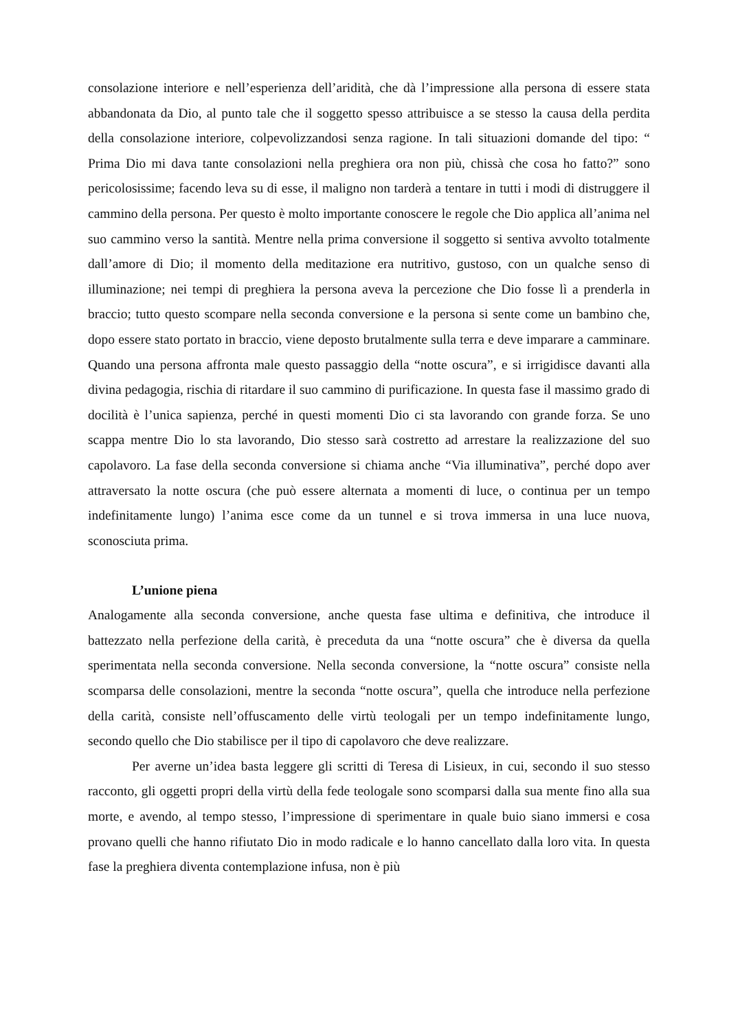consolazione interiore e nell’esperienza dell’aridità, che dà l’impressione alla persona di essere stata abbandonata da Dio, al punto tale che il soggetto spesso attribuisce a se stesso la causa della perdita della consolazione interiore, colpevolizzandosi senza ragione. In tali situazioni domande del tipo: “ Prima Dio mi dava tante consolazioni nella preghiera ora non più, chissà che cosa ho fatto?” sono pericolosissime; facendo leva su di esse, il maligno non tarderà a tentare in tutti i modi di distruggere il cammino della persona. Per questo è molto importante conoscere le regole che Dio applica all’anima nel suo cammino verso la santità. Mentre nella prima conversione il soggetto si sentiva avvolto totalmente dall’amore di Dio; il momento della meditazione era nutritivo, gustoso, con un qualche senso di illuminazione; nei tempi di preghiera la persona aveva la percezione che Dio fosse lì a prenderla in braccio; tutto questo scompare nella seconda conversione e la persona si sente come un bambino che, dopo essere stato portato in braccio, viene deposto brutalmente sulla terra e deve imparare a camminare. Quando una persona affronta male questo passaggio della “notte oscura”, e si irrigidisce davanti alla divina pedagogia, rischia di ritardare il suo cammino di purificazione. In questa fase il massimo grado di docilità è l’unica sapienza, perché in questi momenti Dio ci sta lavorando con grande forza. Se uno scappa mentre Dio lo sta lavorando, Dio stesso sarà costretto ad arrestare la realizzazione del suo capolavoro. La fase della seconda conversione si chiama anche “Via illuminativa”, perché dopo aver attraversato la notte oscura (che può essere alternata a momenti di luce, o continua per un tempo indefinitamente lungo) l’anima esce come da un tunnel e si trova immersa in una luce nuova, sconosciuta prima.
L’unione piena
Analogamente alla seconda conversione, anche questa fase ultima e definitiva, che introduce il battezzato nella perfezione della carità, è preceduta da una “notte oscura” che è diversa da quella sperimentata nella seconda conversione. Nella seconda conversione, la “notte oscura” consiste nella scomparsa delle consolazioni, mentre la seconda “notte oscura”, quella che introduce nella perfezione della carità, consiste nell’offuscamento delle virtù teologali per un tempo indefinitamente lungo, secondo quello che Dio stabilisce per il tipo di capolavoro che deve realizzare.
Per averne un’idea basta leggere gli scritti di Teresa di Lisieux, in cui, secondo il suo stesso racconto, gli oggetti propri della virtù della fede teologale sono scomparsi dalla sua mente fino alla sua morte, e avendo, al tempo stesso, l’impressione di sperimentare in quale buio siano immersi e cosa provano quelli che hanno rifiutato Dio in modo radicale e lo hanno cancellato dalla loro vita. In questa fase la preghiera diventa contemplazione infusa, non è più